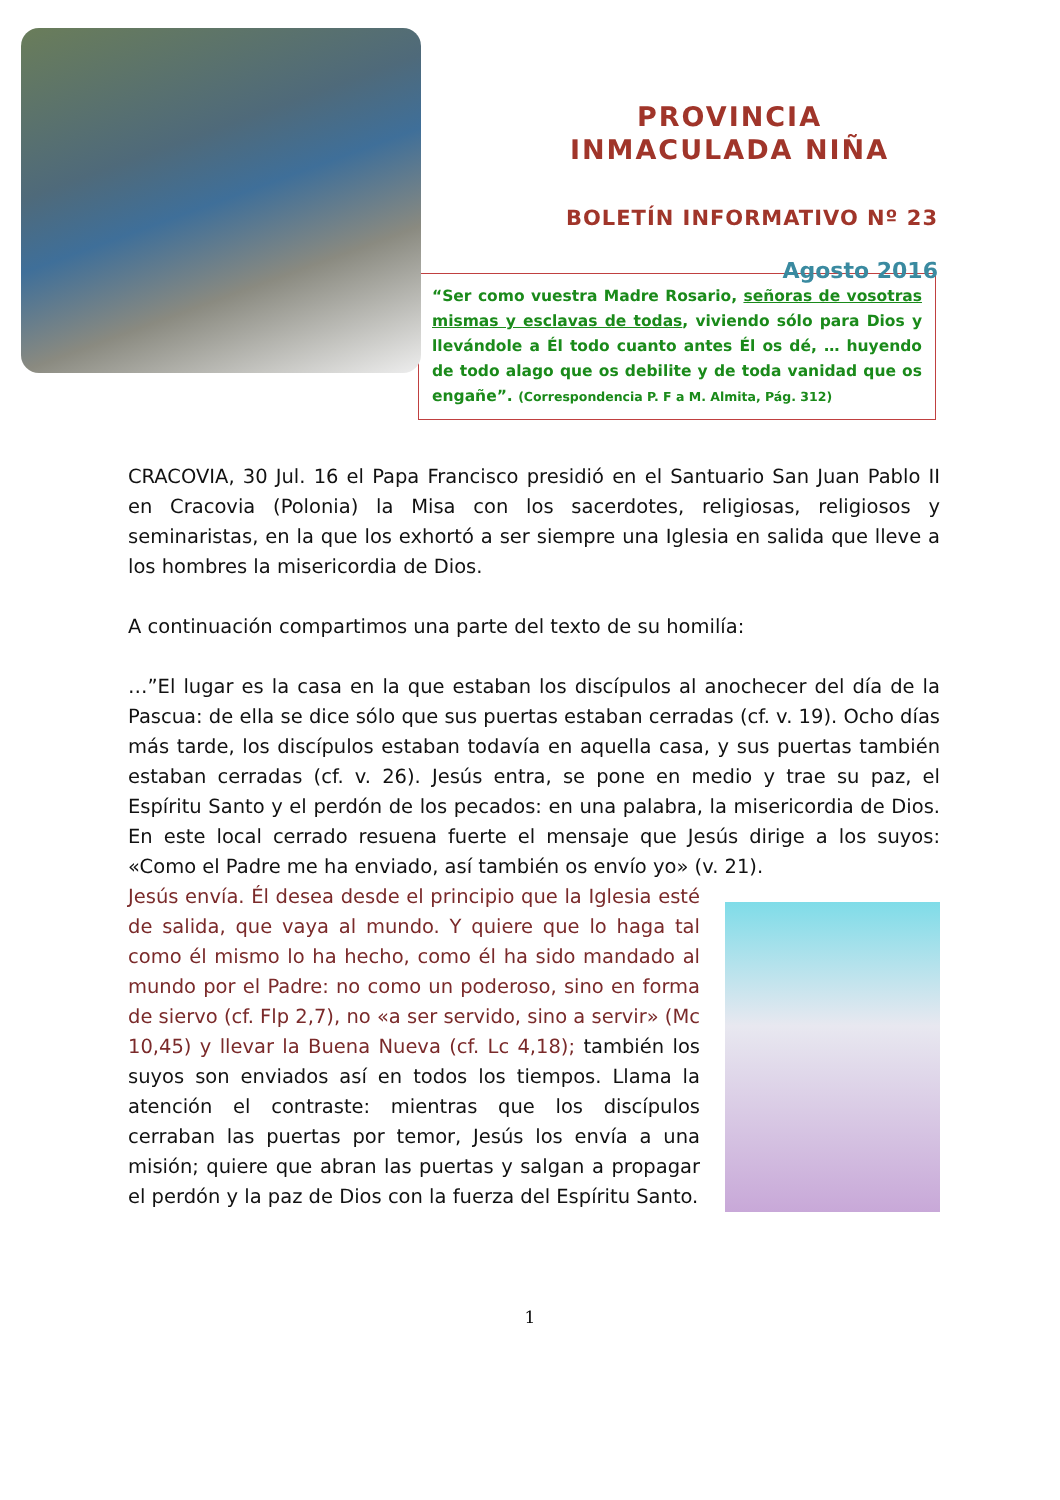PROVINCIA
INMACULADA NIÑA
BOLETÍN INFORMATIVO Nº 23
Agosto 2016
“Ser como vuestra Madre Rosario, señoras de vosotras mismas y esclavas de todas, viviendo sólo para Dios y llevándole a Él todo cuanto antes Él os dé, … huyendo de todo alago que os debilite y de toda vanidad que os engañe”. (Correspondencia P. F a M. Almita, Pág. 312)
CRACOVIA, 30 Jul. 16 el Papa Francisco presidió en el Santuario San Juan Pablo II en Cracovia (Polonia) la Misa con los sacerdotes, religiosas, religiosos y seminaristas, en la que los exhortó a ser siempre una Iglesia en salida que lleve a los hombres la misericordia de Dios.
A continuación compartimos una parte del texto de su homilía:
…”El lugar es la casa en la que estaban los discípulos al anochecer del día de la Pascua: de ella se dice sólo que sus puertas estaban cerradas (cf. v. 19). Ocho días más tarde, los discípulos estaban todavía en aquella casa, y sus puertas también estaban cerradas (cf. v. 26). Jesús entra, se pone en medio y trae su paz, el Espíritu Santo y el perdón de los pecados: en una palabra, la misericordia de Dios. En este local cerrado resuena fuerte el mensaje que Jesús dirige a los suyos: «Como el Padre me ha enviado, así también os envío yo» (v. 21).
Jesús envía. Él desea desde el principio que la Iglesia esté de salida, que vaya al mundo. Y quiere que lo haga tal como él mismo lo ha hecho, como él ha sido mandado al mundo por el Padre: no como un poderoso, sino en forma de siervo (cf. Flp 2,7), no «a ser servido, sino a servir» (Mc 10,45) y llevar la Buena Nueva (cf. Lc 4,18); también los suyos son enviados así en todos los tiempos. Llama la atención el contraste: mientras que los discípulos cerraban las puertas por temor, Jesús los envía a una misión; quiere que abran las puertas y salgan a propagar el perdón y la paz de Dios con la fuerza del Espíritu Santo.
1